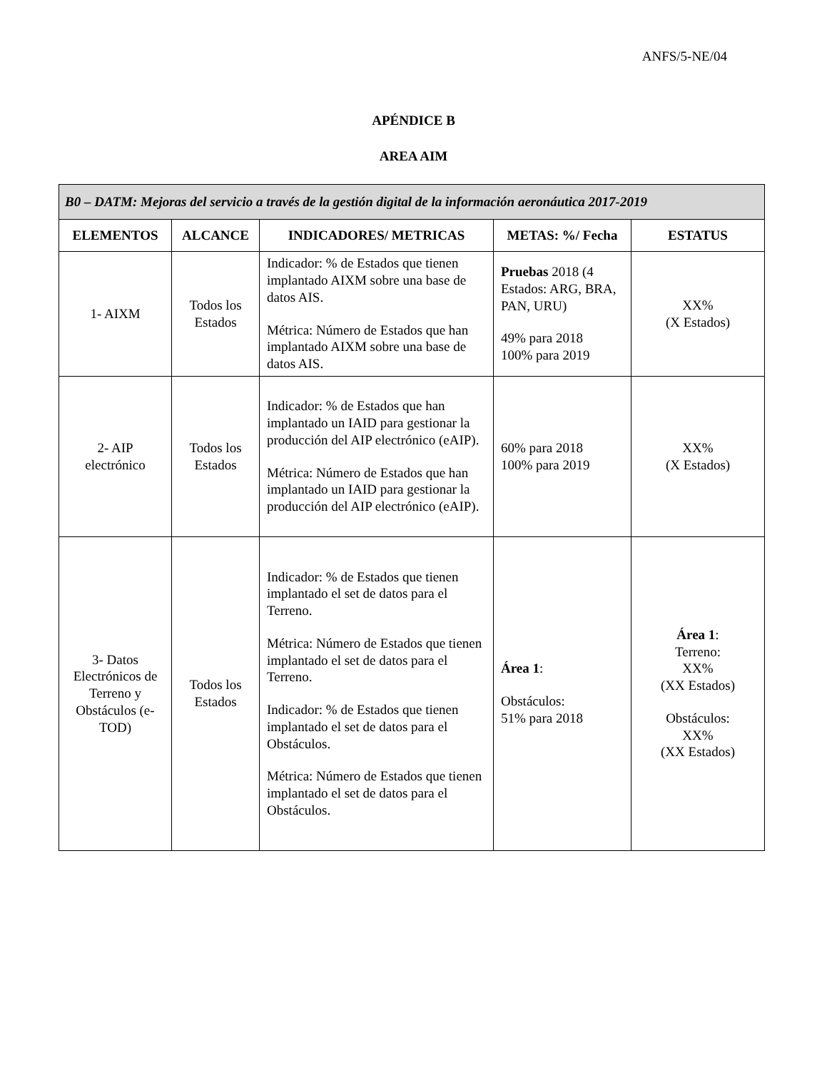ANFS/5-NE/04
APÉNDICE B
AREA AIM
| B0 – DATM: Mejoras del servicio a través de la gestión digital de la información aeronáutica 2017-2019 | | | | |
| --- | --- | --- | --- | --- |
| ELEMENTOS | ALCANCE | INDICADORES/ METRICAS | METAS: %/ Fecha | ESTATUS |
| 1- AIXM | Todos los Estados | Indicador: % de Estados que tienen implantado AIXM sobre una base de datos AIS. Métrica: Número de Estados que han implantado AIXM sobre una base de datos AIS. | Pruebas 2018 (4 Estados: ARG, BRA, PAN, URU) 49% para 2018 100% para 2019 | XX% (X Estados) |
| 2- AIP electrónico | Todos los Estados | Indicador: % de Estados que han implantado un IAID para gestionar la producción del AIP electrónico (eAIP). Métrica: Número de Estados que han implantado un IAID para gestionar la producción del AIP electrónico (eAIP). | 60% para 2018 100% para 2019 | XX% (X Estados) |
| 3- Datos Electrónicos de Terreno y Obstáculos (e-TOD) | Todos los Estados | Indicador: % de Estados que tienen implantado el set de datos para el Terreno. Métrica: Número de Estados que tienen implantado el set de datos para el Terreno. Indicador: % de Estados que tienen implantado el set de datos para el Obstáculos. Métrica: Número de Estados que tienen implantado el set de datos para el Obstáculos. | Área 1 : Obstáculos: 51% para 2018 | Área 1 : Terreno: XX% (XX Estados) Obstáculos: XX% (XX Estados) |